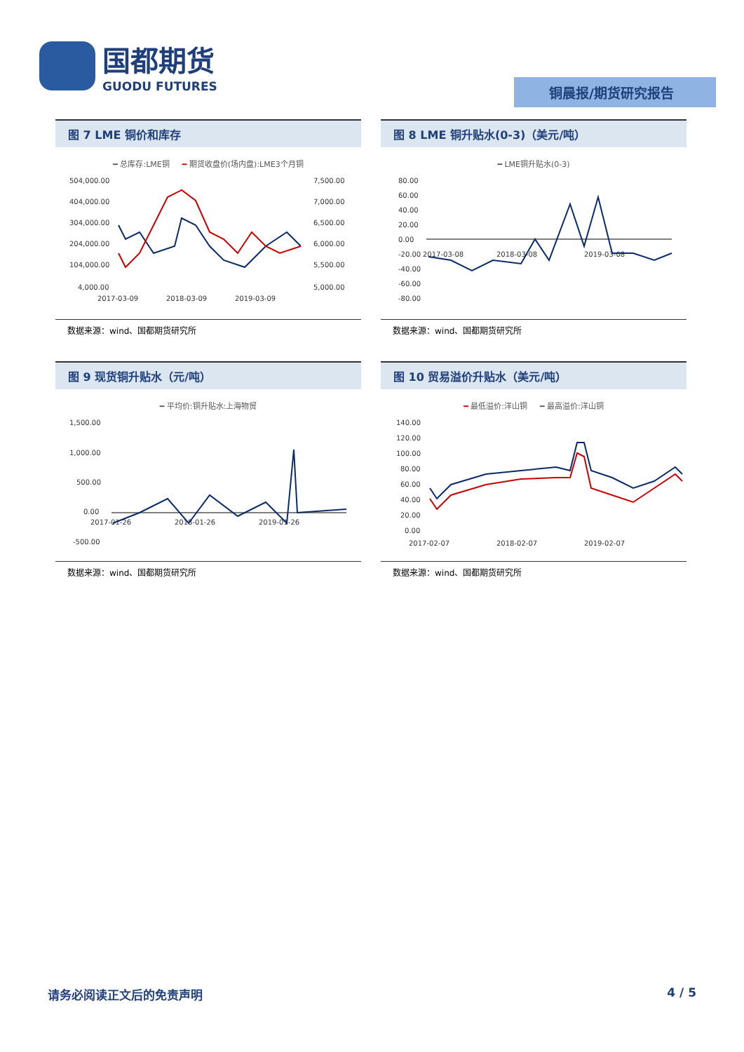国都期货
GUODU FUTURES
铜晨报/期货研究报告
图 7 LME 铜价和库存
━ 总库存:LME铜 　 ━ 期货收盘价(场内盘):LME3个月铜
504,000.00
404,000.00
304,000.00
204,000.00
104,000.00
4,000.00
7,500.00
7,000.00
6,500.00
6,000.00
5,500.00
5,000.00
2017-03-09
2018-03-09
2019-03-09
数据来源：wind、国都期货研究所
图 8 LME 铜升贴水(0-3)（美元/吨）
━ LME铜升贴水(0-3)
80.00
60.00
40.00
20.00
0.00
-20.00
-40.00
-60.00
-80.00
2017-03-08
2018-03-08
2019-03-08
数据来源：wind、国都期货研究所
图 9 现货铜升贴水（元/吨）
━ 平均价:铜升贴水:上海物贸
1,500.00
1,000.00
500.00
0.00
-500.00
2017-01-26
2018-01-26
2019-01-26
数据来源：wind、国都期货研究所
图 10 贸易溢价升贴水（美元/吨）
━ 最低溢价:洋山铜 　 ━ 最高溢价:洋山铜
140.00
120.00
100.00
80.00
60.00
40.00
20.00
0.00
2017-02-07
2018-02-07
2019-02-07
数据来源：wind、国都期货研究所
请务必阅读正文后的免责声明 4 / 5